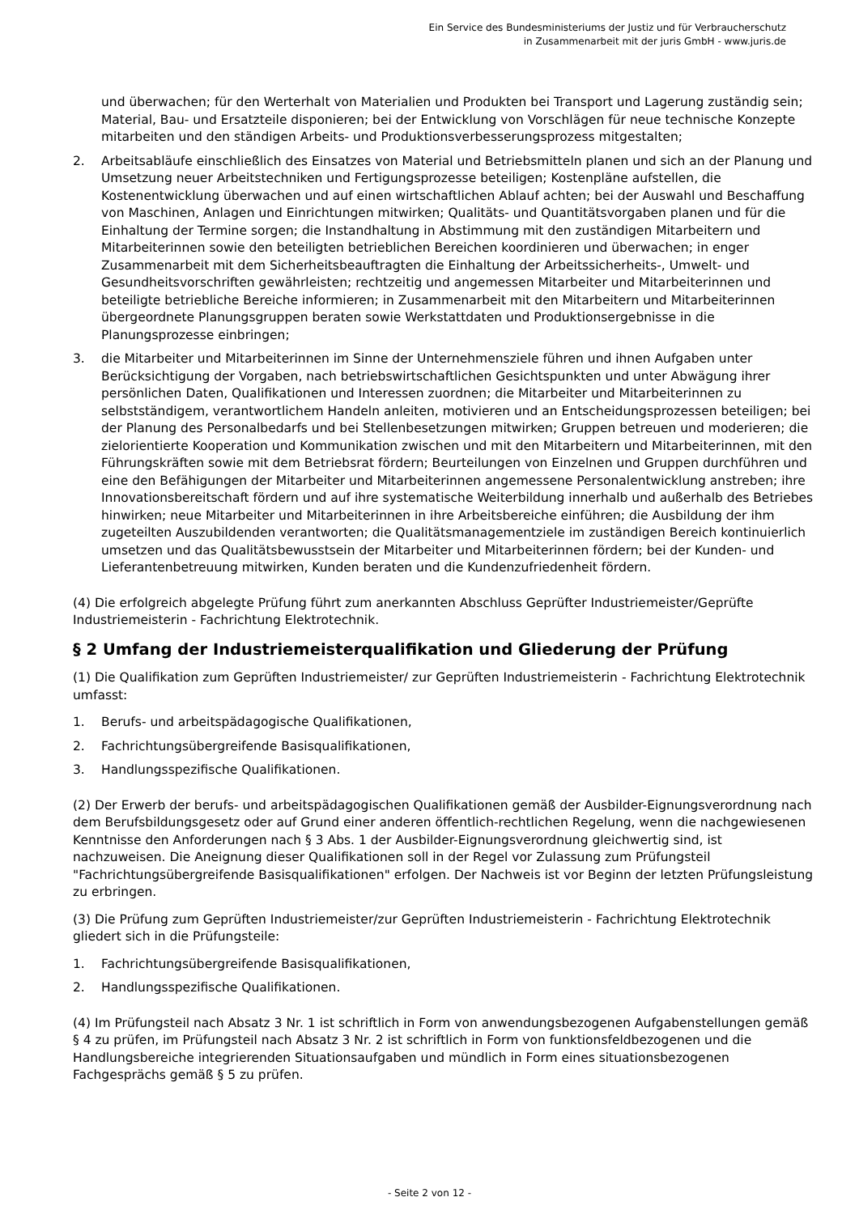Ein Service des Bundesministeriums der Justiz und für Verbraucherschutz
in Zusammenarbeit mit der juris GmbH - www.juris.de
und überwachen; für den Werterhalt von Materialien und Produkten bei Transport und Lagerung zuständig sein; Material, Bau- und Ersatzteile disponieren; bei der Entwicklung von Vorschlägen für neue technische Konzepte mitarbeiten und den ständigen Arbeits- und Produktionsverbesserungsprozess mitgestalten;
2. Arbeitsabläufe einschließlich des Einsatzes von Material und Betriebsmitteln planen und sich an der Planung und Umsetzung neuer Arbeitstechniken und Fertigungsprozesse beteiligen; Kostenpläne aufstellen, die Kostenentwicklung überwachen und auf einen wirtschaftlichen Ablauf achten; bei der Auswahl und Beschaffung von Maschinen, Anlagen und Einrichtungen mitwirken; Qualitäts- und Quantitätsvorgaben planen und für die Einhaltung der Termine sorgen; die Instandhaltung in Abstimmung mit den zuständigen Mitarbeitern und Mitarbeiterinnen sowie den beteiligten betrieblichen Bereichen koordinieren und überwachen; in enger Zusammenarbeit mit dem Sicherheitsbeauftragten die Einhaltung der Arbeitssicherheits-, Umwelt- und Gesundheitsvorschriften gewährleisten; rechtzeitig und angemessen Mitarbeiter und Mitarbeiterinnen und beteiligte betriebliche Bereiche informieren; in Zusammenarbeit mit den Mitarbeitern und Mitarbeiterinnen übergeordnete Planungsgruppen beraten sowie Werkstattdaten und Produktionsergebnisse in die Planungsprozesse einbringen;
3. die Mitarbeiter und Mitarbeiterinnen im Sinne der Unternehmensziele führen und ihnen Aufgaben unter Berücksichtigung der Vorgaben, nach betriebswirtschaftlichen Gesichtspunkten und unter Abwägung ihrer persönlichen Daten, Qualifikationen und Interessen zuordnen; die Mitarbeiter und Mitarbeiterinnen zu selbstständigem, verantwortlichem Handeln anleiten, motivieren und an Entscheidungsprozessen beteiligen; bei der Planung des Personalbedarfs und bei Stellenbesetzungen mitwirken; Gruppen betreuen und moderieren; die zielorientierte Kooperation und Kommunikation zwischen und mit den Mitarbeitern und Mitarbeiterinnen, mit den Führungskräften sowie mit dem Betriebsrat fördern; Beurteilungen von Einzelnen und Gruppen durchführen und eine den Befähigungen der Mitarbeiter und Mitarbeiterinnen angemessene Personalentwicklung anstreben; ihre Innovationsbereitschaft fördern und auf ihre systematische Weiterbildung innerhalb und außerhalb des Betriebes hinwirken; neue Mitarbeiter und Mitarbeiterinnen in ihre Arbeitsbereiche einführen; die Ausbildung der ihm zugeteilten Auszubildenden verantworten; die Qualitätsmanagementziele im zuständigen Bereich kontinuierlich umsetzen und das Qualitätsbewusstsein der Mitarbeiter und Mitarbeiterinnen fördern; bei der Kunden- und Lieferantenbetreuung mitwirken, Kunden beraten und die Kundenzufriedenheit fördern.
(4) Die erfolgreich abgelegte Prüfung führt zum anerkannten Abschluss Geprüfter Industriemeister/Geprüfte Industriemeisterin - Fachrichtung Elektrotechnik.
§ 2 Umfang der Industriemeisterqualifikation und Gliederung der Prüfung
(1) Die Qualifikation zum Geprüften Industriemeister/ zur Geprüften Industriemeisterin - Fachrichtung Elektrotechnik umfasst:
1. Berufs- und arbeitspädagogische Qualifikationen,
2. Fachrichtungsübergreifende Basisqualifikationen,
3. Handlungsspezifische Qualifikationen.
(2) Der Erwerb der berufs- und arbeitspädagogischen Qualifikationen gemäß der Ausbilder-Eignungsverordnung nach dem Berufsbildungsgesetz oder auf Grund einer anderen öffentlich-rechtlichen Regelung, wenn die nachgewiesenen Kenntnisse den Anforderungen nach § 3 Abs. 1 der Ausbilder-Eignungsverordnung gleichwertig sind, ist nachzuweisen. Die Aneignung dieser Qualifikationen soll in der Regel vor Zulassung zum Prüfungsteil "Fachrichtungsübergreifende Basisqualifikationen" erfolgen. Der Nachweis ist vor Beginn der letzten Prüfungsleistung zu erbringen.
(3) Die Prüfung zum Geprüften Industriemeister/zur Geprüften Industriemeisterin - Fachrichtung Elektrotechnik gliedert sich in die Prüfungsteile:
1. Fachrichtungsübergreifende Basisqualifikationen,
2. Handlungsspezifische Qualifikationen.
(4) Im Prüfungsteil nach Absatz 3 Nr. 1 ist schriftlich in Form von anwendungsbezogenen Aufgabenstellungen gemäß § 4 zu prüfen, im Prüfungsteil nach Absatz 3 Nr. 2 ist schriftlich in Form von funktionsfeldbezogenen und die Handlungsbereiche integrierenden Situationsaufgaben und mündlich in Form eines situationsbezogenen Fachgesprächs gemäß § 5 zu prüfen.
- Seite 2 von 12 -